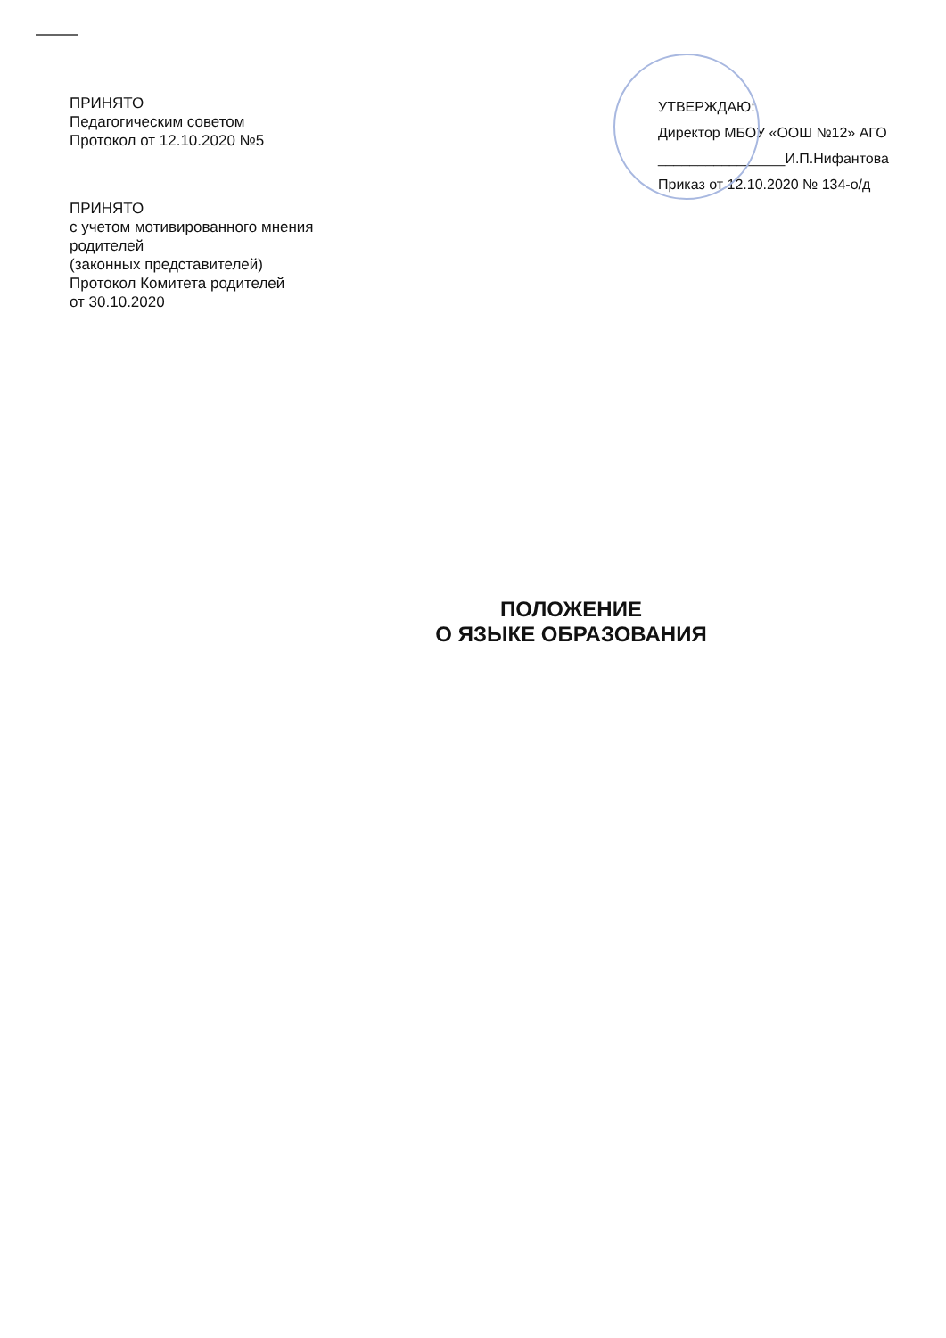ПРИНЯТО
Педагогическим советом
Протокол от 12.10.2020 №5
ПРИНЯТО
с учетом мотивированного мнения
родителей
(законных представителей)
Протокол Комитета родителей
от 30.10.2020
УТВЕРЖДАЮ:
Директор МБОУ «ООШ №12» АГО
________________И.П.Нифантова
Приказ от 12.10.2020 № 134-о/д
ПОЛОЖЕНИЕ
О ЯЗЫКЕ ОБРАЗОВАНИЯ